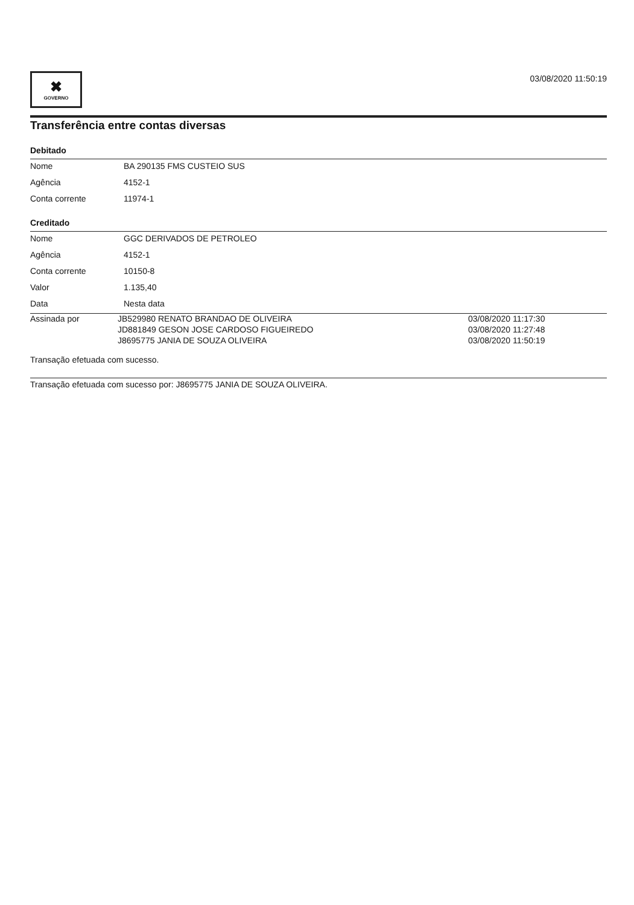✖
GOVERNO
03/08/2020 11:50:19
Transferência entre contas diversas
Debitado
| Nome | BA 290135 FMS CUSTEIO SUS |
| Agência | 4152-1 |
| Conta corrente | 11974-1 |
Creditado
| Nome | GGC DERIVADOS DE PETROLEO |
| Agência | 4152-1 |
| Conta corrente | 10150-8 |
| Valor | 1.135,40 |
| Data | Nesta data |
| Assinada por | JB529980 RENATO BRANDAO DE OLIVEIRA | 03/08/2020 11:17:30 |
| | JD881849 GESON JOSE CARDOSO FIGUEIREDO | 03/08/2020 11:27:48 |
| | J8695775 JANIA DE SOUZA OLIVEIRA | 03/08/2020 11:50:19 |
Transação efetuada com sucesso.
Transação efetuada com sucesso por: J8695775 JANIA DE SOUZA OLIVEIRA.